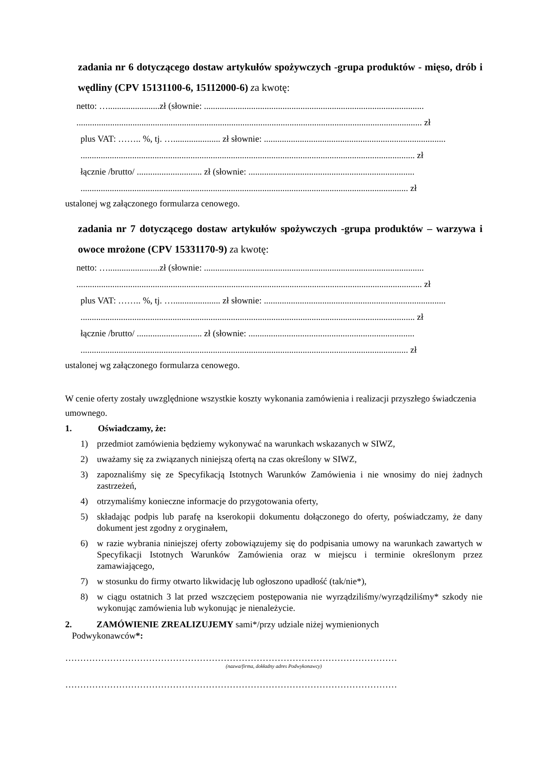zadania nr 6 dotyczącego dostaw artykułów spożywczych -grupa produktów - mięso, drób i wędliny (CPV 15131100-6, 15112000-6) za kwotę:
netto: ….......................zł (słownie: ..................................................................................................
.......................................................................................................................................................... zł
plus VAT: …….. %, tj. …..................... zł słownie: .................................................................................
..................................................................................................................................................... zł
łącznie /brutto/ ............................. zł (słownie: ..........................................................................
.................................................................................................................................................. zł
ustalonej wg załączonego formularza cenowego.
zadania nr 7 dotyczącego dostaw artykułów spożywczych -grupa produktów – warzywa i owoce mrożone (CPV 15331170-9) za kwotę:
netto: ….......................zł (słownie: ..................................................................................................
.......................................................................................................................................................... zł
plus VAT: …….. %, tj. …..................... zł słownie: .................................................................................
..................................................................................................................................................... zł
łącznie /brutto/ ............................. zł (słownie: ..........................................................................
.................................................................................................................................................. zł
ustalonej wg załączonego formularza cenowego.
W cenie oferty zostały uwzględnione wszystkie koszty wykonania zamówienia i realizacji przyszłego świadczenia umownego.
1. Oświadczamy, że:
1) przedmiot zamówienia będziemy wykonywać na warunkach wskazanych w SIWZ,
2) uważamy się za związanych niniejszą ofertą na czas określony w SIWZ,
3) zapoznaliśmy się ze Specyfikacją Istotnych Warunków Zamówienia i nie wnosimy do niej żadnych zastrzeżeń,
4) otrzymaliśmy konieczne informacje do przygotowania oferty,
5) składając podpis lub parafę na kserokopii dokumentu dołączonego do oferty, poświadczamy, że dany dokument jest zgodny z oryginałem,
6) w razie wybrania niniejszej oferty zobowiązujemy się do podpisania umowy na warunkach zawartych w Specyfikacji Istotnych Warunków Zamówienia oraz w miejscu i terminie określonym przez zamawiającego,
7) w stosunku do firmy otwarto likwidację lub ogłoszono upadłość (tak/nie*),
8) w ciągu ostatnich 3 lat przed wszczęciem postępowania nie wyrządziliśmy/wyrządziliśmy* szkody nie wykonując zamówienia lub wykonując je nienależycie.
2. ZAMÓWIENIE ZREALIZUJEMY sami*/przy udziale niżej wymienionych
Podwykonawców*:
…………………………………………………………………………………………………
(nazwa/firma, dokładny adres Podwykonawcy)
…………………………………………………………………………………………………